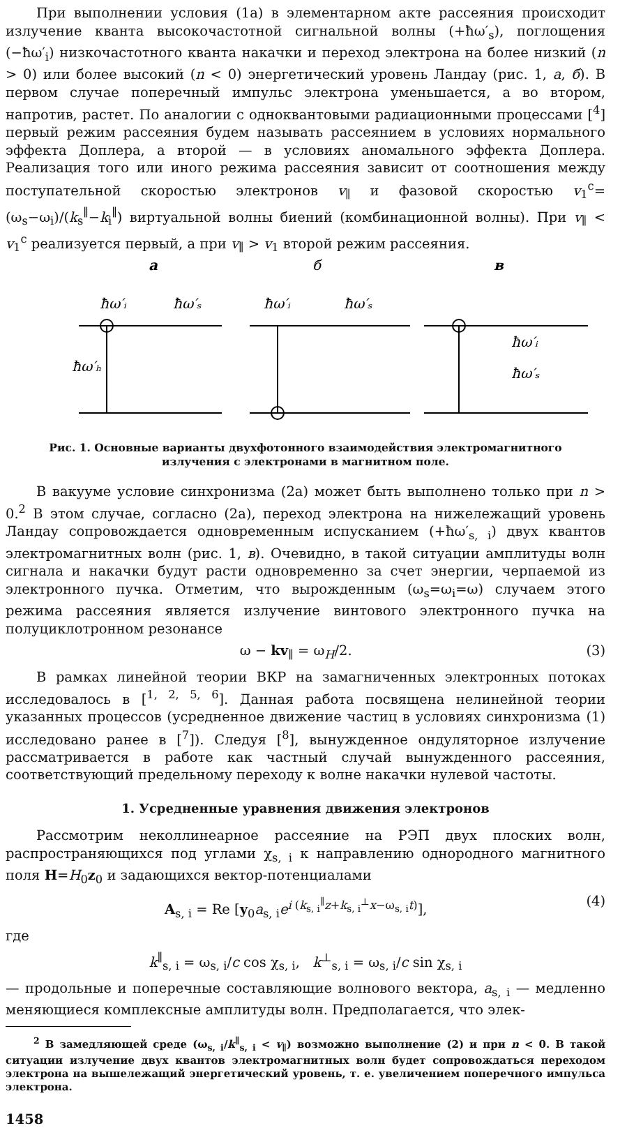При выполнении условия (1а) в элементарном акте рассеяния происходит излучение кванта высокочастотной сигнальной волны (+ħω′<sub>s</sub>), поглощения (−ħω′<sub>i</sub>) низкочастотного кванта накачки и переход электрона на более низкий (n > 0) или более высокий (n < 0) энергетический уровень Ландау (рис. 1, а, б). В первом случае поперечный импульс электрона уменьшается, а во втором, напротив, растет. По аналогии с одноквантовыми радиационными процессами [<sup>4</sup>] первый режим рассеяния будем называть рассеянием в условиях нормального эффекта Доплера, а второй — в условиях аномального эффекта Доплера. Реализация того или иного режима рассеяния зависит от соотношения между поступательной скоростью электронов v<sub>∥</sub> и фазовой скоростью v<sub>1</sub><sup>c</sup>=(ω<sub>s</sub>−ω<sub>i</sub>)/(k<sub>s</sub><sup>∥</sup>−k<sub>i</sub><sup>∥</sup>) виртуальной волны биений (комбинационной волны). При v<sub>∥</sub> < v<sub>1</sub><sup>c</sup> реализуется первый, а при v<sub>∥</sub> > v<sub>1</sub> второй режим рассеяния.
а
б
в
ħω′ᵢ
ħω′ₛ
ħω′ₕ
ħω′ᵢ
ħω′ₛ
ħω′ᵢ
ħω′ₛ
Рис. 1. Основные варианты двухфотонного взаимодействия электромагнитного излучения с электронами в магнитном поле.
В вакууме условие синхронизма (2а) может быть выполнено только при n > 0.<sup>2</sup> В этом случае, согласно (2а), переход электрона на нижележащий уровень Ландау сопровождается одновременным испусканием (+ħω′<sub>s, i</sub>) двух квантов электромагнитных волн (рис. 1, в). Очевидно, в такой ситуации амплитуды волн сигнала и накачки будут расти одновременно за счет энергии, черпаемой из электронного пучка. Отметим, что вырожденным (ω<sub>s</sub>=ω<sub>i</sub>=ω) случаем этого режима рассеяния является излучение винтового электронного пучка на полуциклотронном резонансе
ω − kv<sub>∥</sub> = ω<sub>H</sub>/2. (3)
В рамках линейной теории ВКР на замагниченных электронных потоках исследовалось в [<sup>1, 2, 5, 6</sup>]. Данная работа посвящена нелинейной теории указанных процессов (усредненное движение частиц в условиях синхронизма (1) исследовано ранее в [<sup>7</sup>]). Следуя [<sup>8</sup>], вынужденное ондуляторное излучение рассматривается в работе как частный случай вынужденного рассеяния, соответствующий предельному переходу к волне накачки нулевой частоты.
1. Усредненные уравнения движения электронов
Рассмотрим неколлинеарное рассеяние на РЭП двух плоских волн, распространяющихся под углами χ<sub>s, i</sub> к направлению однородного магнитного поля H=H<sub>0</sub>z<sub>0</sub> и задающихся вектор-потенциалами
A<sub>s, i</sub> = Re [y<sub>0</sub>a<sub>s, i</sub>e<sup>i (k<sub>s, i</sub><sup>∥</sup>z+k<sub>s, i</sub><sup>⊥</sup>x−ω<sub>s, i</sub>t)</sup>], (4)
где
k<sup>∥</sup><sub>s, i</sub> = ω<sub>s, i</sub>/c cos χ<sub>s, i</sub>, k<sup>⊥</sup><sub>s, i</sub> = ω<sub>s, i</sub>/c sin χ<sub>s, i</sub>
— продольные и поперечные составляющие волнового вектора, a<sub>s, i</sub> — медленно меняющиеся комплексные амплитуды волн. Предполагается, что элек-
<sup>2</sup> В замедляющей среде (ω<sub>s, i</sub>/k<sup>∥</sup><sub>s, i</sub> < v<sub>∥</sub>) возможно выполнение (2) и при n < 0. В такой ситуации излучение двух квантов электромагнитных волн будет сопровождаться переходом электрона на вышележащий энергетический уровень, т. е. увеличением поперечного импульса электрона.
1458